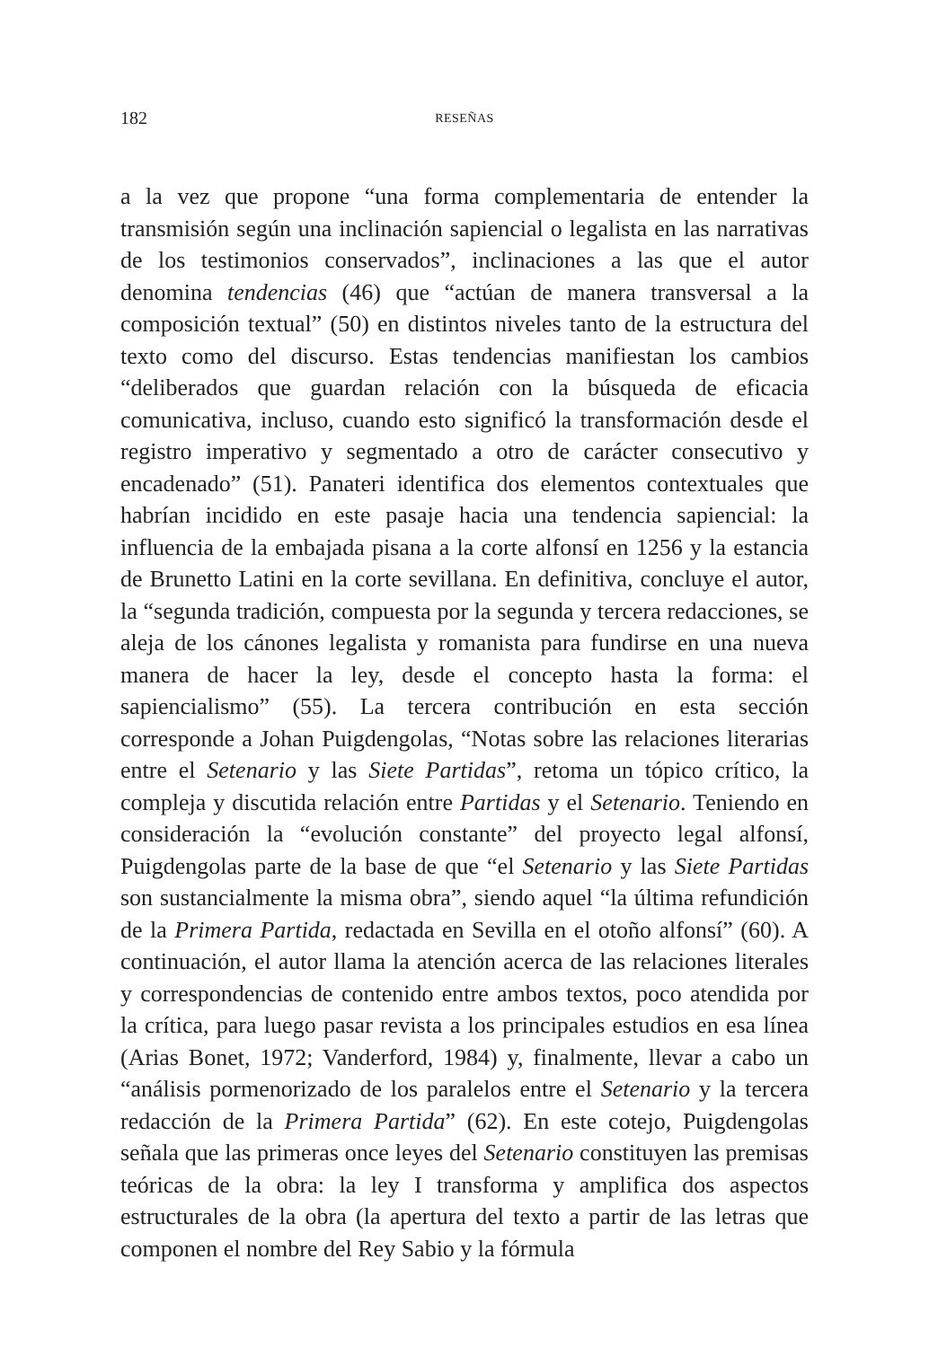182 RESEÑAS
a la vez que propone “una forma complementaria de entender la transmisión según una inclinación sapiencial o legalista en las narrativas de los testimonios conservados”, inclinaciones a las que el autor denomina tendencias (46) que “actúan de manera transversal a la composición textual” (50) en distintos niveles tanto de la estructura del texto como del discurso. Estas tendencias manifiestan los cambios “deliberados que guardan relación con la búsqueda de eficacia comunicativa, incluso, cuando esto significó la transformación desde el registro imperativo y segmentado a otro de carácter consecutivo y encadenado” (51). Panateri identifica dos elementos contextuales que habrían incidido en este pasaje hacia una tendencia sapiencial: la influencia de la embajada pisana a la corte alfonsí en 1256 y la estancia de Brunetto Latini en la corte sevillana. En definitiva, concluye el autor, la “segunda tradición, compuesta por la segunda y tercera redacciones, se aleja de los cánones legalista y romanista para fundirse en una nueva manera de hacer la ley, desde el concepto hasta la forma: el sapiencialismo” (55). La tercera contribución en esta sección corresponde a Johan Puigdengolas, “Notas sobre las relaciones literarias entre el Setenario y las Siete Partidas”, retoma un tópico crítico, la compleja y discutida relación entre Partidas y el Setenario. Teniendo en consideración la “evolución constante” del proyecto legal alfonsí, Puigdengolas parte de la base de que “el Setenario y las Siete Partidas son sustancialmente la misma obra”, siendo aquel “la última refundición de la Primera Partida, redactada en Sevilla en el otoño alfonsí” (60). A continuación, el autor llama la atención acerca de las relaciones literales y correspondencias de contenido entre ambos textos, poco atendida por la crítica, para luego pasar revista a los principales estudios en esa línea (Arias Bonet, 1972; Vanderford, 1984) y, finalmente, llevar a cabo un “análisis pormenorizado de los paralelos entre el Setenario y la tercera redacción de la Primera Partida” (62). En este cotejo, Puigdengolas señala que las primeras once leyes del Setenario constituyen las premisas teóricas de la obra: la ley I transforma y amplifica dos aspectos estructurales de la obra (la apertura del texto a partir de las letras que componen el nombre del Rey Sabio y la fórmula